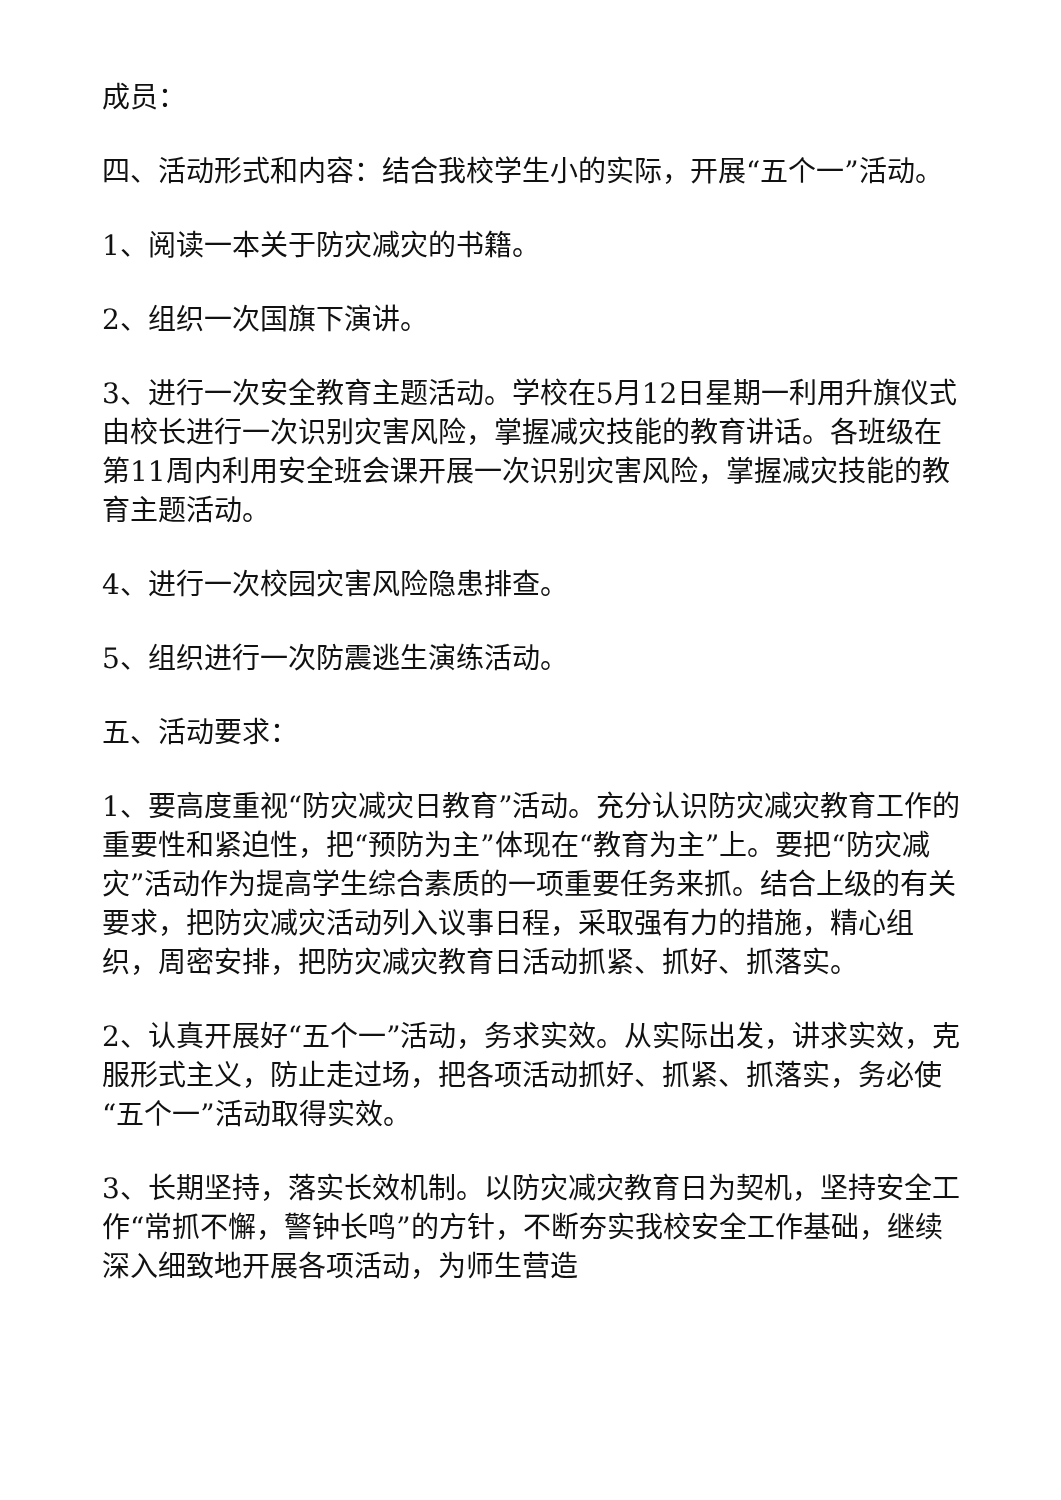成员：
四、活动形式和内容：结合我校学生小的实际，开展“五个一”活动。
1、阅读一本关于防灾减灾的书籍。
2、组织一次国旗下演讲。
3、进行一次安全教育主题活动。学校在5月12日星期一利用升旗仪式由校长进行一次识别灾害风险，掌握减灾技能的教育讲话。各班级在第11周内利用安全班会课开展一次识别灾害风险，掌握减灾技能的教育主题活动。
4、进行一次校园灾害风险隐患排查。
5、组织进行一次防震逃生演练活动。
五、活动要求：
1、要高度重视“防灾减灾日教育”活动。充分认识防灾减灾教育工作的重要性和紧迫性，把“预防为主”体现在“教育为主”上。要把“防灾减灾”活动作为提高学生综合素质的一项重要任务来抓。结合上级的有关要求，把防灾减灾活动列入议事日程，采取强有力的措施，精心组织，周密安排，把防灾减灾教育日活动抓紧、抓好、抓落实。
2、认真开展好“五个一”活动，务求实效。从实际出发，讲求实效，克服形式主义，防止走过场，把各项活动抓好、抓紧、抓落实，务必使“五个一”活动取得实效。
3、长期坚持，落实长效机制。以防灾减灾教育日为契机，坚持安全工作“常抓不懈，警钟长鸣”的方针，不断夯实我校安全工作基础，继续深入细致地开展各项活动，为师生营造